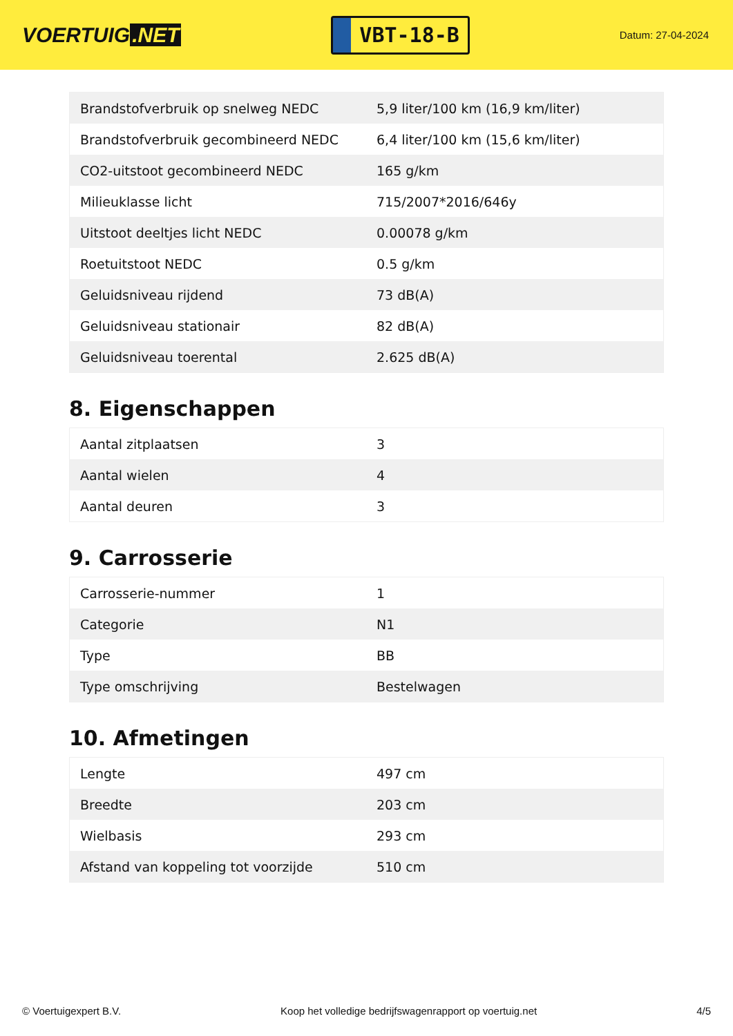VOERTUIG.NET
VBT-18-B
Datum: 27-04-2024
| Brandstofverbruik op snelweg NEDC | 5,9 liter/100 km (16,9 km/liter) |
| Brandstofverbruik gecombineerd NEDC | 6,4 liter/100 km (15,6 km/liter) |
| CO2-uitstoot gecombineerd NEDC | 165 g/km |
| Milieuklasse licht | 715/2007*2016/646y |
| Uitstoot deeltjes licht NEDC | 0.00078 g/km |
| Roetuitstoot NEDC | 0.5 g/km |
| Geluidsniveau rijdend | 73 dB(A) |
| Geluidsniveau stationair | 82 dB(A) |
| Geluidsniveau toerental | 2.625 dB(A) |
8. Eigenschappen
| Aantal zitplaatsen | 3 |
| Aantal wielen | 4 |
| Aantal deuren | 3 |
9. Carrosserie
| Carrosserie-nummer | 1 |
| Categorie | N1 |
| Type | BB |
| Type omschrijving | Bestelwagen |
10. Afmetingen
| Lengte | 497 cm |
| Breedte | 203 cm |
| Wielbasis | 293 cm |
| Afstand van koppeling tot voorzijde | 510 cm |
© Voertuigexpert B.V. Koop het volledige bedrijfswagenrapport op voertuig.net 4/5